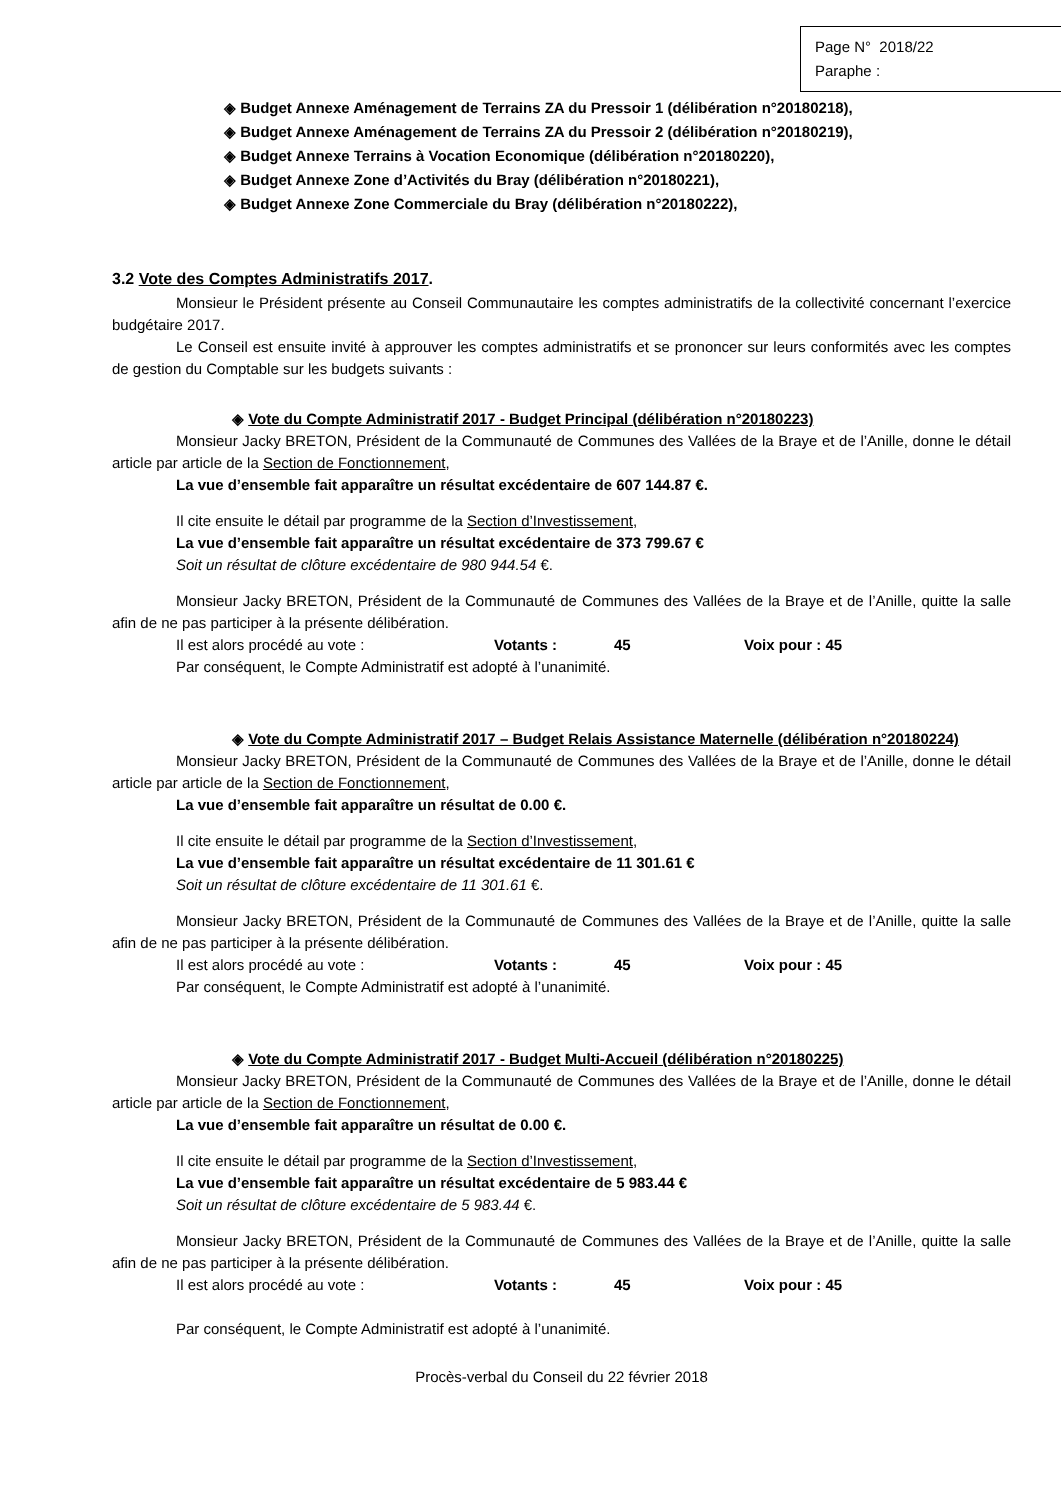Page N° 2018/22
Paraphe :
◈ Budget Annexe Aménagement de Terrains ZA du Pressoir 1 (délibération n°20180218),
◈ Budget Annexe Aménagement de Terrains ZA du Pressoir 2 (délibération n°20180219),
◈ Budget Annexe Terrains à Vocation Economique (délibération n°20180220),
◈ Budget Annexe Zone d’Activités du Bray (délibération n°20180221),
◈ Budget Annexe Zone Commerciale du Bray (délibération n°20180222),
3.2 Vote des Comptes Administratifs 2017.
Monsieur le Président présente au Conseil Communautaire les comptes administratifs de la collectivité concernant l’exercice budgétaire 2017.
Le Conseil est ensuite invité à approuver les comptes administratifs et se prononcer sur leurs conformités avec les comptes de gestion du Comptable sur les budgets suivants :
◈ Vote du Compte Administratif 2017 - Budget Principal (délibération n°20180223)
Monsieur Jacky BRETON, Président de la Communauté de Communes des Vallées de la Braye et de l’Anille, donne le détail article par article de la Section de Fonctionnement,
La vue d’ensemble fait apparaître un résultat excédentaire de 607 144.87 €.
Il cite ensuite le détail par programme de la Section d’Investissement,
La vue d’ensemble fait apparaître un résultat excédentaire de 373 799.67 €
Soit un résultat de clôture excédentaire de 980 944.54 €.
Monsieur Jacky BRETON, Président de la Communauté de Communes des Vallées de la Braye et de l’Anille, quitte la salle afin de ne pas participer à la présente délibération.
Il est alors procédé au vote : Votants : 45 Voix pour : 45
Par conséquent, le Compte Administratif est adopté à l’unanimité.
◈ Vote du Compte Administratif 2017 – Budget Relais Assistance Maternelle (délibération n°20180224)
Monsieur Jacky BRETON, Président de la Communauté de Communes des Vallées de la Braye et de l’Anille, donne le détail article par article de la Section de Fonctionnement,
La vue d’ensemble fait apparaître un résultat de 0.00 €.
Il cite ensuite le détail par programme de la Section d’Investissement,
La vue d’ensemble fait apparaître un résultat excédentaire de 11 301.61 €
Soit un résultat de clôture excédentaire de 11 301.61 €.
Monsieur Jacky BRETON, Président de la Communauté de Communes des Vallées de la Braye et de l’Anille, quitte la salle afin de ne pas participer à la présente délibération.
Il est alors procédé au vote : Votants : 45 Voix pour : 45
Par conséquent, le Compte Administratif est adopté à l’unanimité.
◈ Vote du Compte Administratif 2017 - Budget Multi-Accueil (délibération n°20180225)
Monsieur Jacky BRETON, Président de la Communauté de Communes des Vallées de la Braye et de l’Anille, donne le détail article par article de la Section de Fonctionnement,
La vue d’ensemble fait apparaître un résultat de 0.00 €.
Il cite ensuite le détail par programme de la Section d’Investissement,
La vue d’ensemble fait apparaître un résultat excédentaire de 5 983.44 €
Soit un résultat de clôture excédentaire de 5 983.44 €.
Monsieur Jacky BRETON, Président de la Communauté de Communes des Vallées de la Braye et de l’Anille, quitte la salle afin de ne pas participer à la présente délibération.
Il est alors procédé au vote : Votants : 45 Voix pour : 45
Par conséquent, le Compte Administratif est adopté à l’unanimité.
Procès-verbal du Conseil du 22 février 2018